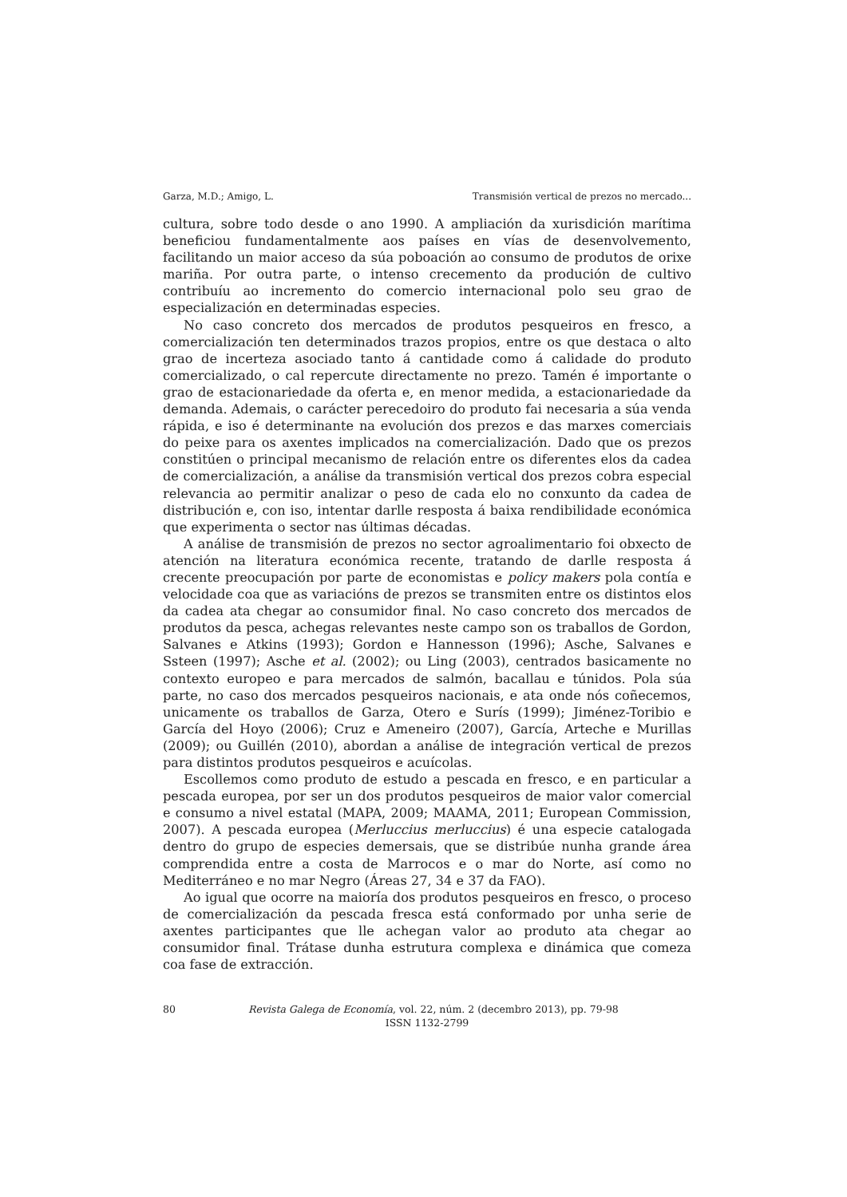Garza, M.D.; Amigo, L. Transmisión vertical de prezos no mercado...
cultura, sobre todo desde o ano 1990. A ampliación da xurisdición marítima beneficiou fundamentalmente aos países en vías de desenvolvemento, facilitando un maior acceso da súa poboación ao consumo de produtos de orixe mariña. Por outra parte, o intenso crecemento da produción de cultivo contribuíu ao incremento do comercio internacional polo seu grao de especialización en determinadas especies.
No caso concreto dos mercados de produtos pesqueiros en fresco, a comercialización ten determinados trazos propios, entre os que destaca o alto grao de incerteza asociado tanto á cantidade como á calidade do produto comercializado, o cal repercute directamente no prezo. Tamén é importante o grao de estacionariedade da oferta e, en menor medida, a estacionariedade da demanda. Ademais, o carácter perecedoiro do produto fai necesaria a súa venda rápida, e iso é determinante na evolución dos prezos e das marxes comerciais do peixe para os axentes implicados na comercialización. Dado que os prezos constitúen o principal mecanismo de relación entre os diferentes elos da cadea de comercialización, a análise da transmisión vertical dos prezos cobra especial relevancia ao permitir analizar o peso de cada elo no conxunto da cadea de distribución e, con iso, intentar darlle resposta á baixa rendibilidade económica que experimenta o sector nas últimas décadas.
A análise de transmisión de prezos no sector agroalimentario foi obxecto de atención na literatura económica recente, tratando de darlle resposta á crecente preocupación por parte de economistas e policy makers pola contía e velocidade coa que as variacións de prezos se transmiten entre os distintos elos da cadea ata chegar ao consumidor final. No caso concreto dos mercados de produtos da pesca, achegas relevantes neste campo son os traballos de Gordon, Salvanes e Atkins (1993); Gordon e Hannesson (1996); Asche, Salvanes e Ssteen (1997); Asche et al. (2002); ou Ling (2003), centrados basicamente no contexto europeo e para mercados de salmón, bacallau e túnidos. Pola súa parte, no caso dos mercados pesqueiros nacionais, e ata onde nós coñecemos, unicamente os traballos de Garza, Otero e Surís (1999); Jiménez-Toribio e García del Hoyo (2006); Cruz e Ameneiro (2007), García, Arteche e Murillas (2009); ou Guillén (2010), abordan a análise de integración vertical de prezos para distintos produtos pesqueiros e acuícolas.
Escollemos como produto de estudo a pescada en fresco, e en particular a pescada europea, por ser un dos produtos pesqueiros de maior valor comercial e consumo a nivel estatal (MAPA, 2009; MAAMA, 2011; European Commission, 2007). A pescada europea (Merluccius merluccius) é una especie catalogada dentro do grupo de especies demersais, que se distribúe nunha grande área comprendida entre a costa de Marrocos e o mar do Norte, así como no Mediterráneo e no mar Negro (Áreas 27, 34 e 37 da FAO).
Ao igual que ocorre na maioría dos produtos pesqueiros en fresco, o proceso de comercialización da pescada fresca está conformado por unha serie de axentes participantes que lle achegan valor ao produto ata chegar ao consumidor final. Trátase dunha estrutura complexa e dinámica que comeza coa fase de extracción.
80
Revista Galega de Economía, vol. 22, núm. 2 (decembro 2013), pp. 79-98
ISSN 1132-2799